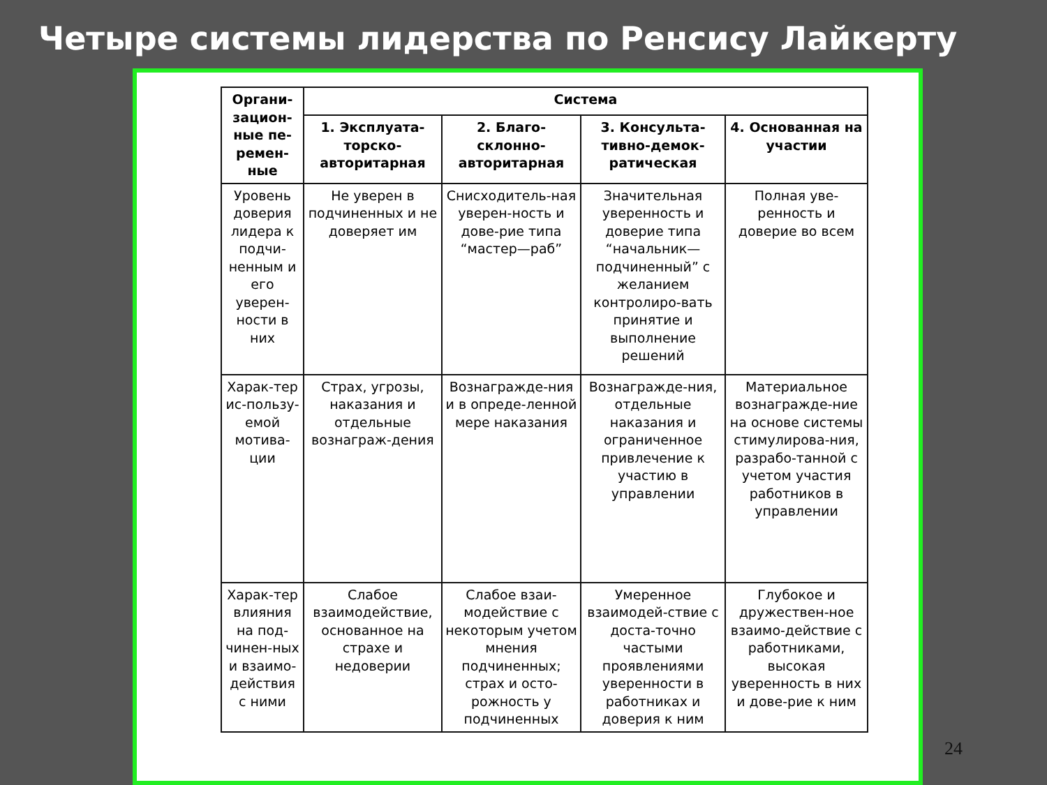Четыре системы лидерства по Ренсису Лайкерту
| Органи-зацион-ные пе-ремен-ные | Система | | | |
| --- | --- | --- | --- | --- |
| | 1. Эксплуата-торско-авторитарная | 2. Благо-склонно-авторитарная | 3. Консульта-тивно-демок-ратическая | 4. Основанная на участии |
| Уровень доверия лидера к подчи-ненным и его уверен-ности в них | Не уверен в подчиненных и не доверяет им | Снисходитель-ная уверен-ность и дове-рие типа “мастер—раб” | Значительная уверенность и доверие типа “начальник—подчиненный” с желанием контролиро-вать принятие и выполнение решений | Полная уве-ренность и доверие во всем |
| Харак-тер ис-пользу-емой мотива-ции | Страх, угрозы, наказания и отдельные вознаграж-дения | Вознагражде-ния и в опреде-ленной мере наказания | Вознагражде-ния, отдельные наказания и ограниченное привлечение к участию в управлении | Материальное вознагражде-ние на основе системы стимулирова-ния, разрабо-танной с учетом участия работников в управлении |
| Харак-тер влияния на под-чинен-ных и взаимо-действия с ними | Слабое взаимодействие, основанное на страхе и недоверии | Слабое взаи-модействие с некоторым учетом мнения подчиненных; страх и осто-рожность у подчиненных | Умеренное взаимодей-ствие с доста-точно частыми проявлениями уверенности в работниках и доверия к ним | Глубокое и дружествен-ное взаимо-действие с работниками, высокая уверенность в них и дове-рие к ним |
24